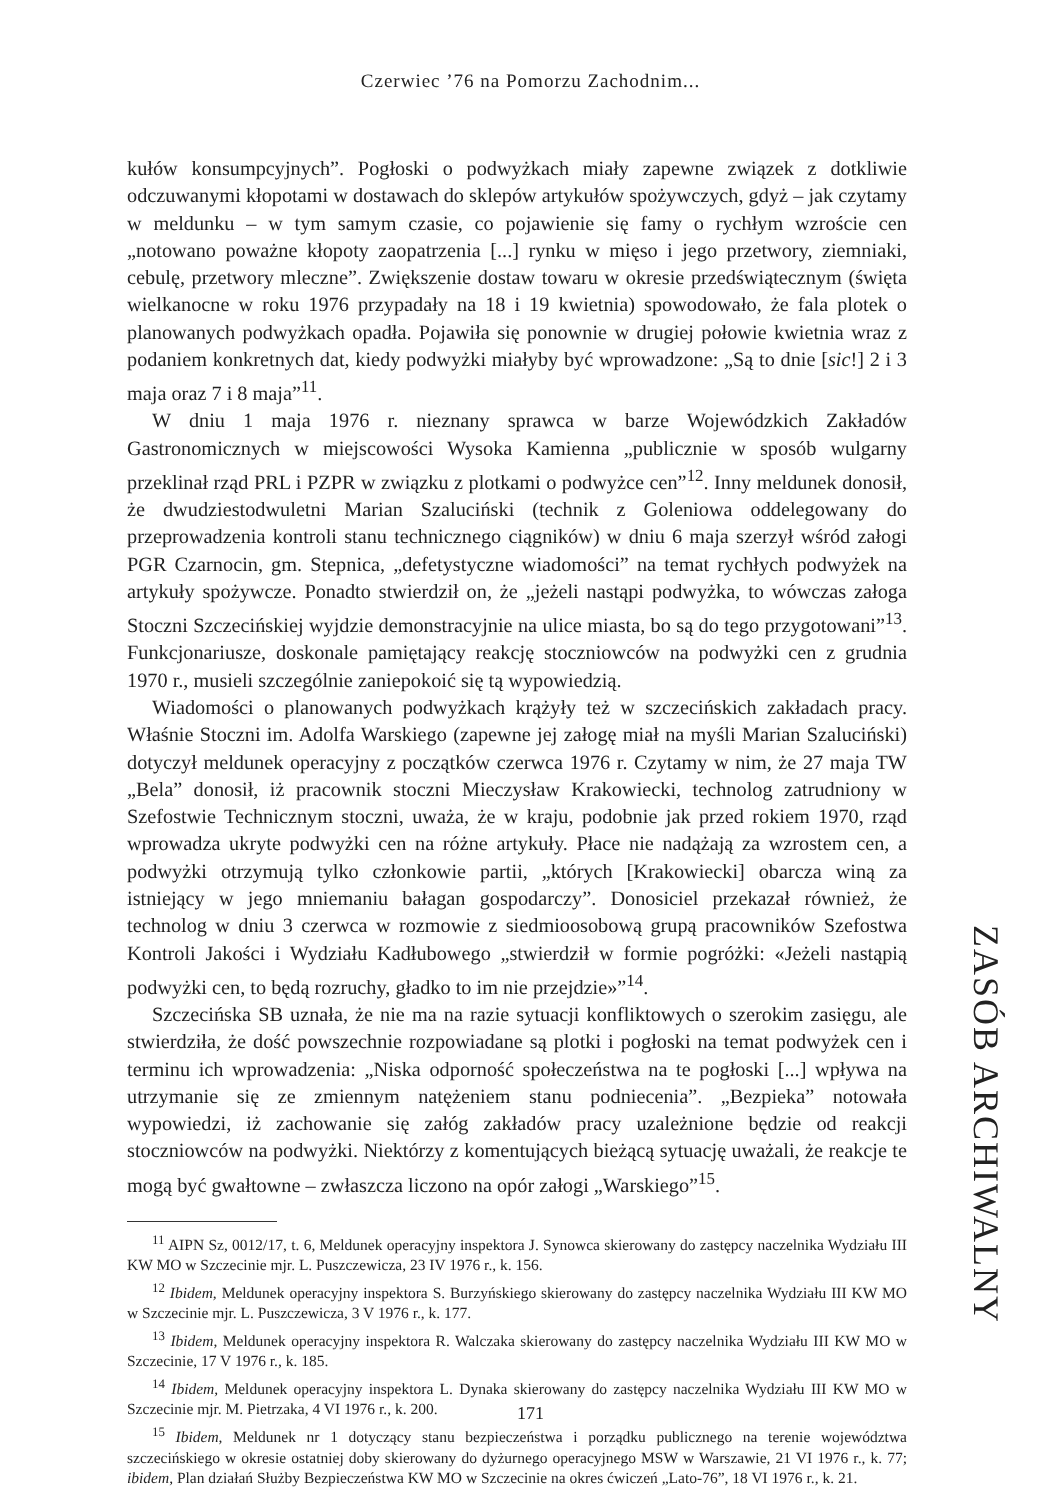Czerwiec ’76 na Pomorzu Zachodnim...
kułów konsumpcyjnych”. Pogłoski o podwyżkach miały zapewne związek z dotkliwie odczuwanymi kłopotami w dostawach do sklepów artykułów spożywczych, gdyż – jak czytamy w meldunku – w tym samym czasie, co pojawienie się famy o rychłym wzroście cen „notowano poważne kłopoty zaopatrzenia [...] rynku w mięso i jego przetwory, ziemniaki, cebulę, przetwory mleczne”. Zwiększenie dostaw towaru w okresie przedświątecznym (święta wielkanocne w roku 1976 przypadały na 18 i 19 kwietnia) spowodowało, że fala plotek o planowanych podwyżkach opadła. Pojawiła się ponownie w drugiej połowie kwietnia wraz z podaniem konkretnych dat, kiedy podwyżki miałyby być wprowadzone: „Są to dnie [sic!] 2 i 3 maja oraz 7 i 8 maja”<sup>11</sup>.
W dniu 1 maja 1976 r. nieznany sprawca w barze Wojewódzkich Zakładów Gastronomicznych w miejscowości Wysoka Kamienna „publicznie w sposób wulgarny przeklinał rząd PRL i PZPR w związku z plotkami o podwyżce cen”<sup>12</sup>. Inny meldunek donosił, że dwudziestodwuletni Marian Szaluciński (technik z Goleniowa oddelegowany do przeprowadzenia kontroli stanu technicznego ciągników) w dniu 6 maja szerzył wśród załogi PGR Czarnocin, gm. Stepnica, „defetystyczne wiadomości” na temat rychłych podwyżek na artykuły spożywcze. Ponadto stwierdził on, że „jeżeli nastąpi podwyżka, to wówczas załoga Stoczni Szczecińskiej wyjdzie demonstracyjnie na ulice miasta, bo są do tego przygotowani”<sup>13</sup>. Funkcjonariusze, doskonale pamiętający reakcję stoczniowców na podwyżki cen z grudnia 1970 r., musieli szczególnie zaniepokoić się tą wypowiedzią.
Wiadomości o planowanych podwyżkach krążyły też w szczecińskich zakładach pracy. Właśnie Stoczni im. Adolfa Warskiego (zapewne jej załogę miał na myśli Marian Szaluciński) dotyczył meldunek operacyjny z początków czerwca 1976 r. Czytamy w nim, że 27 maja TW „Bela” donosił, iż pracownik stoczni Mieczysław Krakowiecki, technolog zatrudniony w Szefostwie Technicznym stoczni, uważa, że w kraju, podobnie jak przed rokiem 1970, rząd wprowadza ukryte podwyżki cen na różne artykuły. Płace nie nadążają za wzrostem cen, a podwyżki otrzymują tylko członkowie partii, „których [Krakowiecki] obarcza winą za istniejący w jego mniemaniu bałagan gospodarczy”. Donosiciel przekazał również, że technolog w dniu 3 czerwca w rozmowie z siedmioosobową grupą pracowników Szefostwa Kontroli Jakości i Wydziału Kadłubowego „stwierdził w formie pogróżki: «Jeżeli nastąpią podwyżki cen, to będą rozruchy, gładko to im nie przejdzie»”<sup>14</sup>.
Szczecińska SB uznała, że nie ma na razie sytuacji konfliktowych o szerokim zasięgu, ale stwierdziła, że dość powszechnie rozpowiadane są plotki i pogłoski na temat podwyżek cen i terminu ich wprowadzenia: „Niska odporność społeczeństwa na te pogłoski [...] wpływa na utrzymanie się ze zmiennym natężeniem stanu podniecenia”. „Bezpieka” notowała wypowiedzi, iż zachowanie się załóg zakładów pracy uzależnione będzie od reakcji stoczniowców na podwyżki. Niektórzy z komentujących bieżącą sytuację uważali, że reakcje te mogą być gwałtowne – zwłaszcza liczono na opór załogi „Warskiego”<sup>15</sup>.
<sup>11</sup> AIPN Sz, 0012/17, t. 6, Meldunek operacyjny inspektora J. Synowca skierowany do zastępcy naczelnika Wydziału III KW MO w Szczecinie mjr. L. Puszczewicza, 23 IV 1976 r., k. 156.
<sup>12</sup> Ibidem, Meldunek operacyjny inspektora S. Burzyńskiego skierowany do zastępcy naczelnika Wydziału III KW MO w Szczecinie mjr. L. Puszczewicza, 3 V 1976 r., k. 177.
<sup>13</sup> Ibidem, Meldunek operacyjny inspektora R. Walczaka skierowany do zastępcy naczelnika Wydziału III KW MO w Szczecinie, 17 V 1976 r., k. 185.
<sup>14</sup> Ibidem, Meldunek operacyjny inspektora L. Dynaka skierowany do zastępcy naczelnika Wydziału III KW MO w Szczecinie mjr. M. Pietrzaka, 4 VI 1976 r., k. 200.
<sup>15</sup> Ibidem, Meldunek nr 1 dotyczący stanu bezpieczeństwa i porządku publicznego na terenie województwa szczecińskiego w okresie ostatniej doby skierowany do dyżurnego operacyjnego MSW w Warszawie, 21 VI 1976 r., k. 77; ibidem, Plan działań Służby Bezpieczeństwa KW MO w Szczecinie na okres ćwiczeń „Lato-76”, 18 VI 1976 r., k. 21.
ZASÓB ARCHIWALNY
171